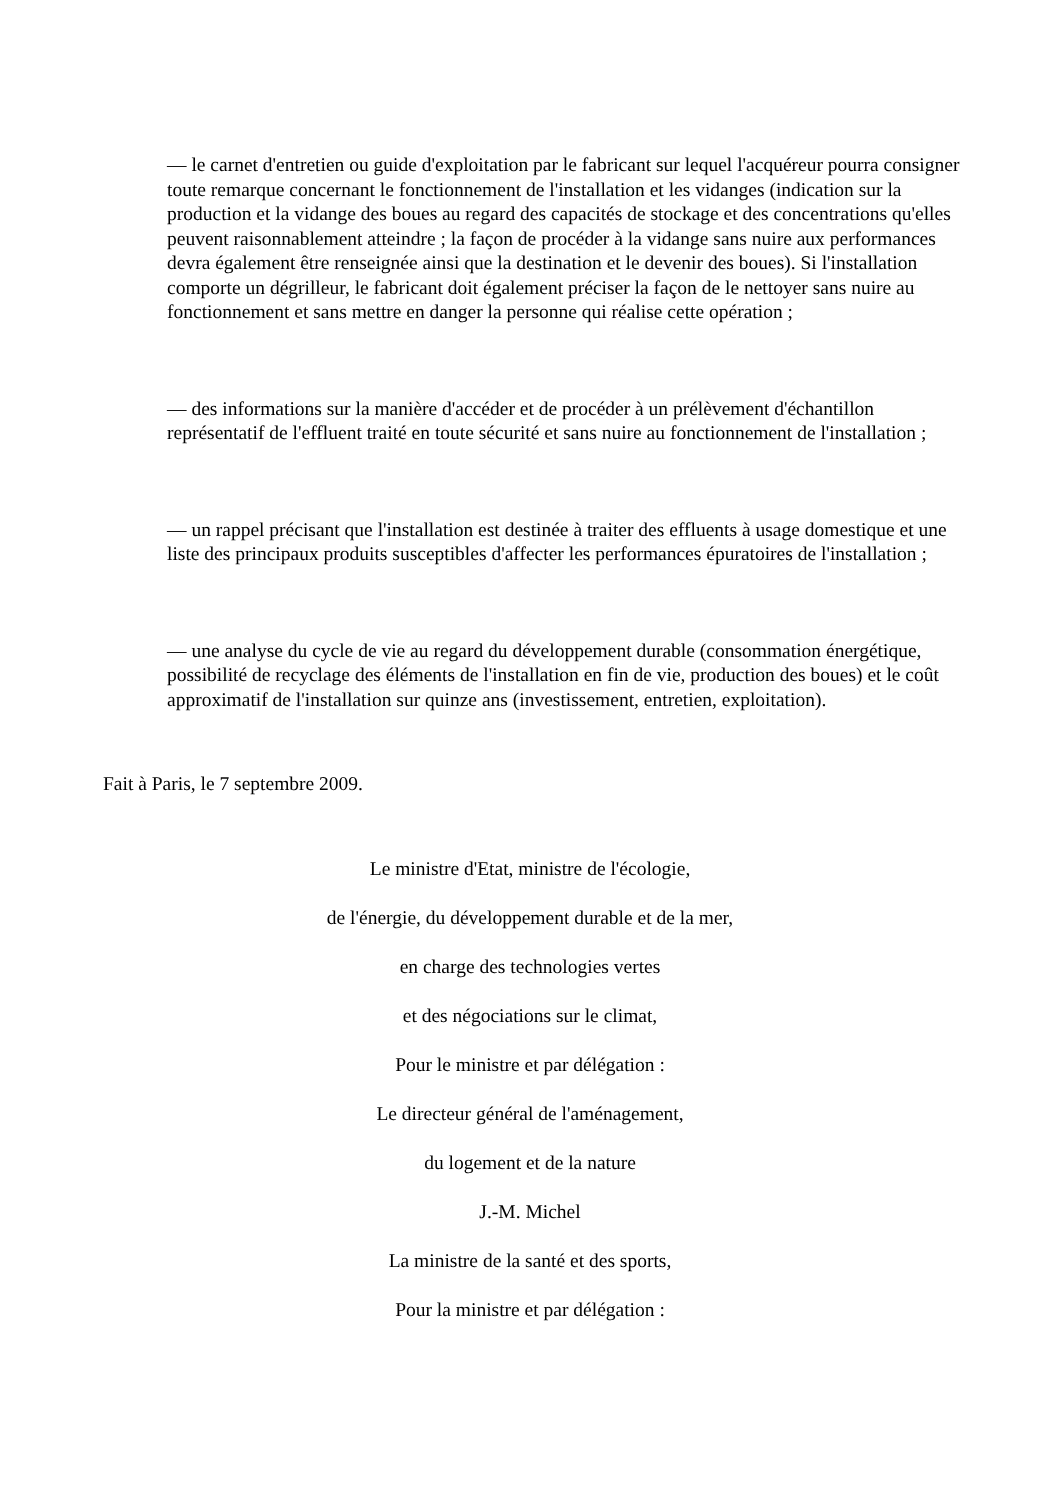— le carnet d'entretien ou guide d'exploitation par le fabricant sur lequel l'acquéreur pourra consigner toute remarque concernant le fonctionnement de l'installation et les vidanges (indication sur la production et la vidange des boues au regard des capacités de stockage et des concentrations qu'elles peuvent raisonnablement atteindre ; la façon de procéder à la vidange sans nuire aux performances devra également être renseignée ainsi que la destination et le devenir des boues). Si l'installation comporte un dégrilleur, le fabricant doit également préciser la façon de le nettoyer sans nuire au fonctionnement et sans mettre en danger la personne qui réalise cette opération ;
— des informations sur la manière d'accéder et de procéder à un prélèvement d'échantillon représentatif de l'effluent traité en toute sécurité et sans nuire au fonctionnement de l'installation ;
— un rappel précisant que l'installation est destinée à traiter des effluents à usage domestique et une liste des principaux produits susceptibles d'affecter les performances épuratoires de l'installation ;
— une analyse du cycle de vie au regard du développement durable (consommation énergétique, possibilité de recyclage des éléments de l'installation en fin de vie, production des boues) et le coût approximatif de l'installation sur quinze ans (investissement, entretien, exploitation).
Fait à Paris, le 7 septembre 2009.
Le ministre d'Etat, ministre de l'écologie,
de l'énergie, du développement durable et de la mer,
en charge des technologies vertes
et des négociations sur le climat,
Pour le ministre et par délégation :
Le directeur général de l'aménagement,
du logement et de la nature
J.-M. Michel
La ministre de la santé et des sports,
Pour la ministre et par délégation :